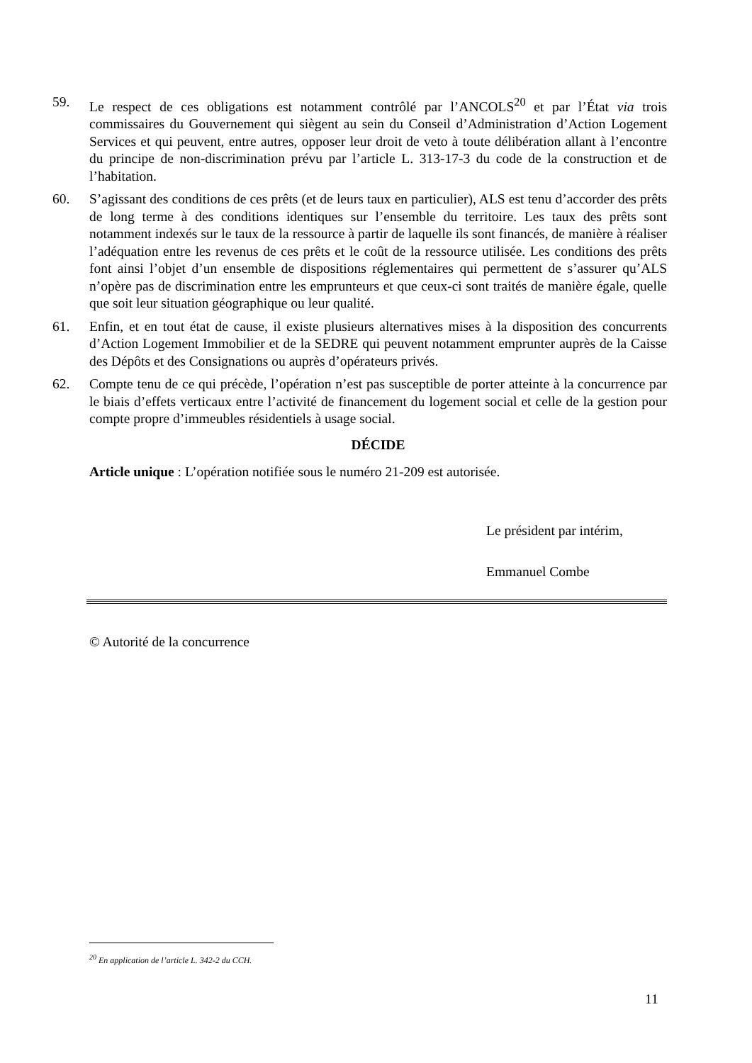59. Le respect de ces obligations est notamment contrôlé par l’ANCOLS<sup>20</sup> et par l’État via trois commissaires du Gouvernement qui siègent au sein du Conseil d’Administration d’Action Logement Services et qui peuvent, entre autres, opposer leur droit de veto à toute délibération allant à l’encontre du principe de non-discrimination prévu par l’article L. 313-17-3 du code de la construction et de l’habitation.
60. S’agissant des conditions de ces prêts (et de leurs taux en particulier), ALS est tenu d’accorder des prêts de long terme à des conditions identiques sur l’ensemble du territoire. Les taux des prêts sont notamment indexés sur le taux de la ressource à partir de laquelle ils sont financés, de manière à réaliser l’adéquation entre les revenus de ces prêts et le coût de la ressource utilisée. Les conditions des prêts font ainsi l’objet d’un ensemble de dispositions réglementaires qui permettent de s’assurer qu’ALS n’opère pas de discrimination entre les emprunteurs et que ceux-ci sont traités de manière égale, quelle que soit leur situation géographique ou leur qualité.
61. Enfin, et en tout état de cause, il existe plusieurs alternatives mises à la disposition des concurrents d’Action Logement Immobilier et de la SEDRE qui peuvent notamment emprunter auprès de la Caisse des Dépôts et des Consignations ou auprès d’opérateurs privés.
62. Compte tenu de ce qui précède, l’opération n’est pas susceptible de porter atteinte à la concurrence par le biais d’effets verticaux entre l’activité de financement du logement social et celle de la gestion pour compte propre d’immeubles résidentiels à usage social.
DÉCIDE
Article unique : L’opération notifiée sous le numéro 21-209 est autorisée.
Le président par intérim,
Emmanuel Combe
© Autorité de la concurrence
<sup>20</sup> En application de l’article L. 342-2 du CCH.
11